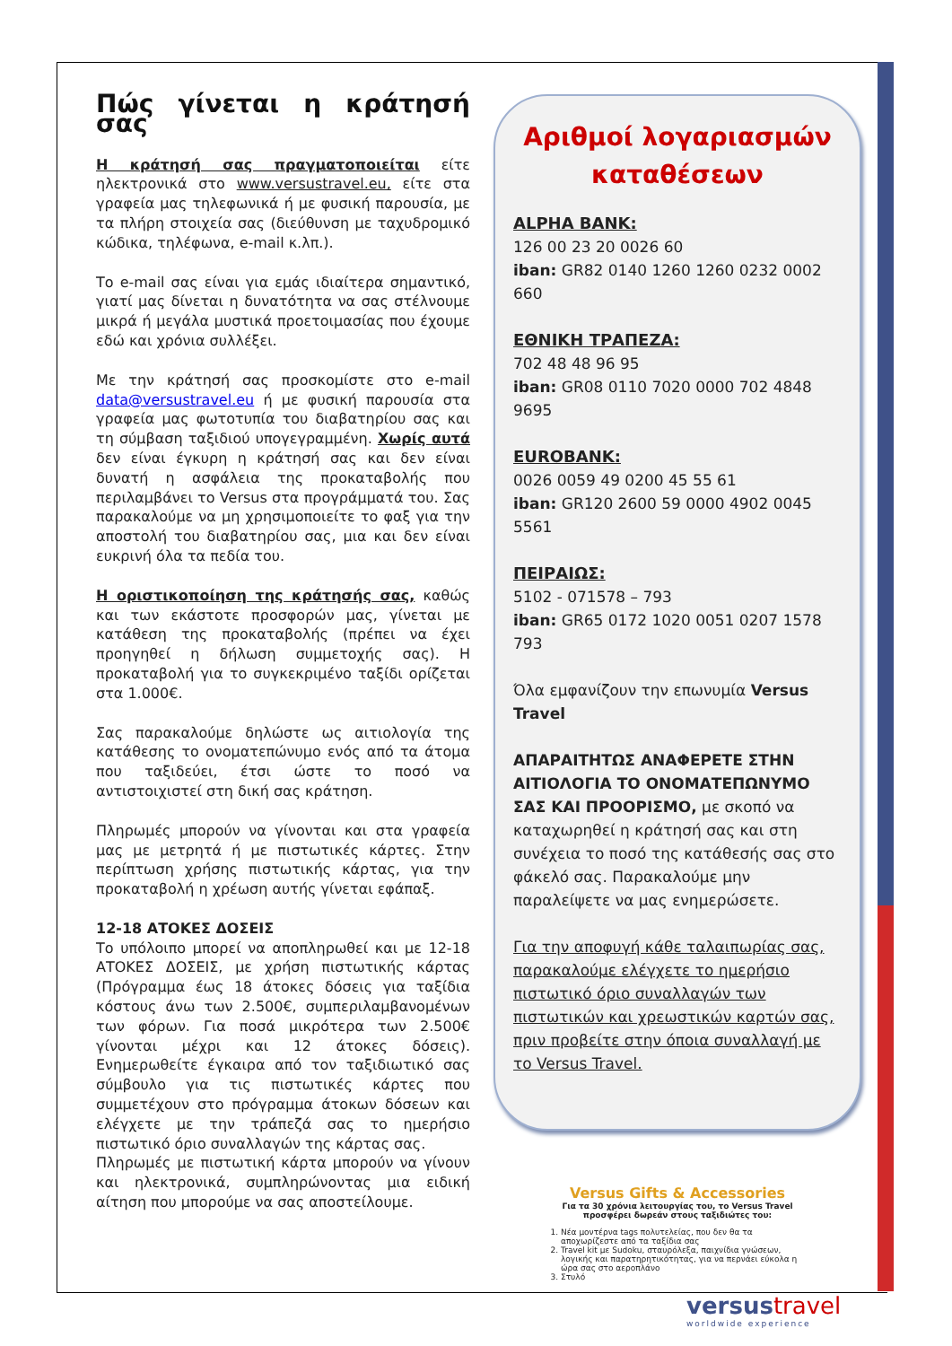Πώς γίνεται η κράτησή σας
Η κράτησή σας πραγματοποιείται είτε ηλεκτρονικά στο www.versustravel.eu, είτε στα γραφεία μας τηλεφωνικά ή με φυσική παρουσία, με τα πλήρη στοιχεία σας (διεύθυνση με ταχυδρομικό κώδικα, τηλέφωνα, e-mail κ.λπ.).
Το e-mail σας είναι για εμάς ιδιαίτερα σημαντικό, γιατί μας δίνεται η δυνατότητα να σας στέλνουμε μικρά ή μεγάλα μυστικά προετοιμασίας που έχουμε εδώ και χρόνια συλλέξει.
Με την κράτησή σας προσκομίστε στο e-mail data@versustravel.eu ή με φυσική παρουσία στα γραφεία μας φωτοτυπία του διαβατηρίου σας και τη σύμβαση ταξιδιού υπογεγραμμένη. Χωρίς αυτά δεν είναι έγκυρη η κράτησή σας και δεν είναι δυνατή η ασφάλεια της προκαταβολής που περιλαμβάνει το Versus στα προγράμματά του. Σας παρακαλούμε να μη χρησιμοποιείτε το φαξ για την αποστολή του διαβατηρίου σας, μια και δεν είναι ευκρινή όλα τα πεδία του.
Η οριστικοποίηση της κράτησής σας, καθώς και των εκάστοτε προσφορών μας, γίνεται με κατάθεση της προκαταβολής (πρέπει να έχει προηγηθεί η δήλωση συμμετοχής σας). Η προκαταβολή για το συγκεκριμένο ταξίδι ορίζεται στα 1.000€.
Σας παρακαλούμε δηλώστε ως αιτιολογία της κατάθεσης το ονοματεπώνυμο ενός από τα άτομα που ταξιδεύει, έτσι ώστε το ποσό να αντιστοιχιστεί στη δική σας κράτηση.
Πληρωμές μπορούν να γίνονται και στα γραφεία μας με μετρητά ή με πιστωτικές κάρτες. Στην περίπτωση χρήσης πιστωτικής κάρτας, για την προκαταβολή η χρέωση αυτής γίνεται εφάπαξ.
12-18 ΑΤΟΚΕΣ ΔΟΣΕΙΣ
Το υπόλοιπο μπορεί να αποπληρωθεί και με 12-18 ΑΤΟΚΕΣ ΔΟΣΕΙΣ, με χρήση πιστωτικής κάρτας (Πρόγραμμα έως 18 άτοκες δόσεις για ταξίδια κόστους άνω των 2.500€, συμπεριλαμβανομένων των φόρων. Για ποσά μικρότερα των 2.500€ γίνονται μέχρι και 12 άτοκες δόσεις). Ενημερωθείτε έγκαιρα από τον ταξιδιωτικό σας σύμβουλο για τις πιστωτικές κάρτες που συμμετέχουν στο πρόγραμμα άτοκων δόσεων και ελέγχετε με την τράπεζά σας το ημερήσιο πιστωτικό όριο συναλλαγών της κάρτας σας.
Πληρωμές με πιστωτική κάρτα μπορούν να γίνουν και ηλεκτρονικά, συμπληρώνοντας μια ειδική αίτηση που μπορούμε να σας αποστείλουμε.
Αριθμοί λογαριασμών καταθέσεων
ALPHA BANK:
126 00 23 20 0026 60
iban: GR82 0140 1260 1260 0232 0002 660
ΕΘΝΙΚΗ ΤΡΑΠΕΖΑ:
702 48 48 96 95
iban: GR08 0110 7020 0000 702 4848 9695
EUROBANK:
0026 0059 49 0200 45 55 61
iban: GR120 2600 59 0000 4902 0045 5561
ΠΕΙΡΑΙΩΣ:
5102 - 071578 – 793
iban: GR65 0172 1020 0051 0207 1578 793
Όλα εμφανίζουν την επωνυμία Versus Travel
ΑΠΑΡΑΙΤΗΤΩΣ ΑΝΑΦΕΡΕΤΕ ΣΤΗΝ ΑΙΤΙΟΛΟΓΙΑ ΤΟ ΟΝΟΜΑΤΕΠΩΝΥΜΟ ΣΑΣ ΚΑΙ ΠΡΟΟΡΙΣΜΟ, με σκοπό να καταχωρηθεί η κράτησή σας και στη συνέχεια το ποσό της κατάθεσής σας στο φάκελό σας. Παρακαλούμε μην παραλείψετε να μας ενημερώσετε.
Για την αποφυγή κάθε ταλαιπωρίας σας, παρακαλούμε ελέγχετε το ημερήσιο πιστωτικό όριο συναλλαγών των πιστωτικών και χρεωστικών καρτών σας, πριν προβείτε στην όποια συναλλαγή με το Versus Travel.
Versus Gifts & Accessories
Για τα 30 χρόνια λειτουργίας του, το Versus Travel προσφέρει δωρεάν στους ταξιδιώτες του:
1. Νέα μοντέρνα tags πολυτελείας, που δεν θα τα αποχωρίζεστε από τα ταξίδια σας
2. Travel kit με Sudoku, σταυρόλεξα, παιχνίδια γνώσεων, λογικής και παρατηρητικότητας, για να περνάει εύκολα η ώρα σας στο αεροπλάνο
3. Στυλό
versustravel
worldwide experience